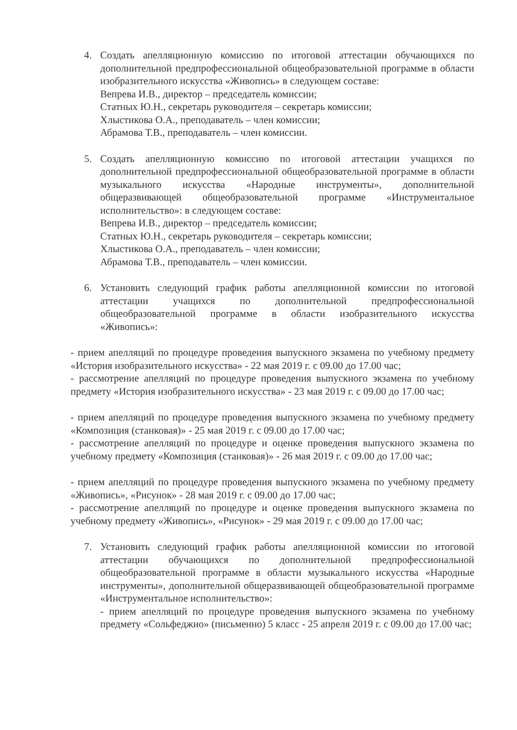4. Создать апелляционную комиссию по итоговой аттестации обучающихся по дополнительной предпрофессиональной общеобразовательной программе в области изобразительного искусства «Живопись» в следующем составе:
Вепрева И.В., директор – председатель комиссии;
Статных Ю.Н., секретарь руководителя – секретарь комиссии;
Хлыстикова О.А., преподаватель – член комиссии;
Абрамова Т.В., преподаватель – член комиссии.
5. Создать апелляционную комиссию по итоговой аттестации учащихся по дополнительной предпрофессиональной общеобразовательной программе в области музыкального искусства «Народные инструменты», дополнительной общеразвивающей общеобразовательной программе «Инструментальное исполнительство»: в следующем составе:
Вепрева И.В., директор – председатель комиссии;
Статных Ю.Н., секретарь руководителя – секретарь комиссии;
Хлыстикова О.А., преподаватель – член комиссии;
Абрамова Т.В., преподаватель – член комиссии.
6. Установить следующий график работы апелляционной комиссии по итоговой аттестации учащихся по дополнительной предпрофессиональной общеобразовательной программе в области изобразительного искусства «Живопись»:
- прием апелляций по процедуре проведения выпускного экзамена по учебному предмету «История изобразительного искусства» - 22 мая 2019 г. с 09.00 до 17.00 час;
- рассмотрение апелляций по процедуре проведения выпускного экзамена по учебному предмету «История изобразительного искусства» - 23 мая 2019 г. с 09.00 до 17.00 час;
- прием апелляций по процедуре проведения выпускного экзамена по учебному предмету «Композиция (станковая)» - 25 мая 2019 г. с 09.00 до 17.00 час;
- рассмотрение апелляций по процедуре и оценке проведения выпускного экзамена по учебному предмету «Композиция (станковая)» - 26 мая 2019 г. с 09.00 до 17.00 час;
- прием апелляций по процедуре проведения выпускного экзамена по учебному предмету «Живопись», «Рисунок» - 28 мая 2019 г. с 09.00 до 17.00 час;
- рассмотрение апелляций по процедуре и оценке проведения выпускного экзамена по учебному предмету «Живопись», «Рисунок» - 29 мая 2019 г. с 09.00 до 17.00 час;
7. Установить следующий график работы апелляционной комиссии по итоговой аттестации обучающихся по дополнительной предпрофессиональной общеобразовательной программе в области музыкального искусства «Народные инструменты», дополнительной общеразвивающей общеобразовательной программе «Инструментальное исполнительство»:
- прием апелляций по процедуре проведения выпускного экзамена по учебному предмету «Сольфеджио» (письменно) 5 класс - 25 апреля 2019 г. с 09.00 до 17.00 час;